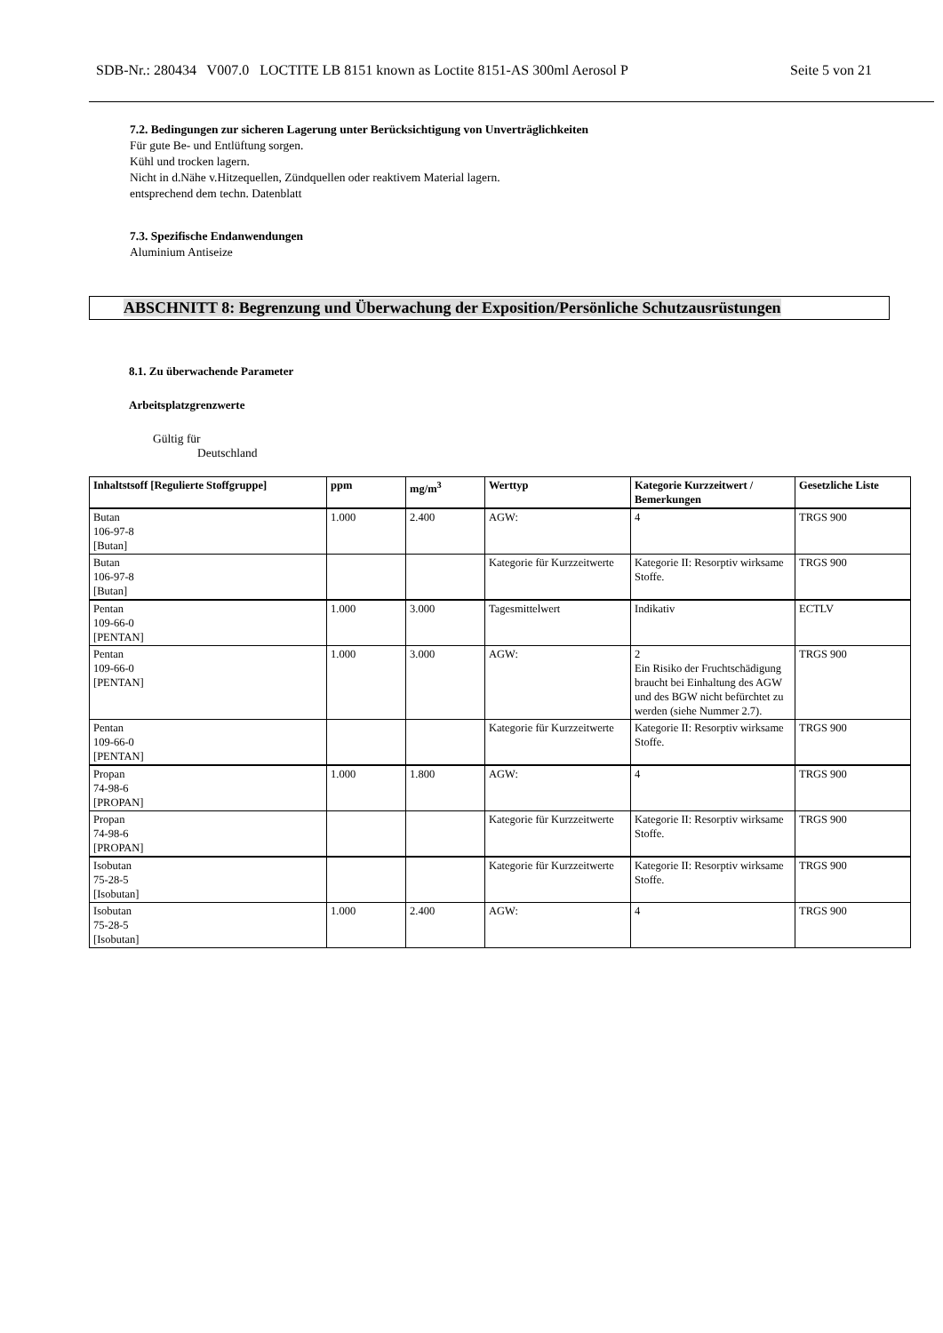SDB-Nr.: 280434 V007.0 LOCTITE LB 8151 known as Loctite 8151-AS 300ml Aerosol P Seite 5 von 21
7.2. Bedingungen zur sicheren Lagerung unter Berücksichtigung von Unverträglichkeiten
Für gute Be- und Entlüftung sorgen.
Kühl und trocken lagern.
Nicht in d.Nähe v.Hitzequellen, Zündquellen oder reaktivem Material lagern.
entsprechend dem techn. Datenblatt
7.3. Spezifische Endanwendungen
Aluminium Antiseize
ABSCHNITT 8: Begrenzung und Überwachung der Exposition/Persönliche Schutzausrüstungen
8.1. Zu überwachende Parameter
Arbeitsplatzgrenzwerte
Gültig für
Deutschland
| Inhaltstsoff [Regulierte Stoffgruppe] | ppm | mg/m<sup>3</sup> | Werttyp | Kategorie Kurzzeitwert / Bemerkungen | Gesetzliche Liste |
| --- | --- | --- | --- | --- | --- |
| Butan 106-97-8 [Butan] | 1.000 | 2.400 | AGW: | 4 | TRGS 900 |
| Butan 106-97-8 [Butan] | | | Kategorie für Kurzzeitwerte | Kategorie II: Resorptiv wirksame Stoffe. | TRGS 900 |
| Pentan 109-66-0 [PENTAN] | 1.000 | 3.000 | Tagesmittelwert | Indikativ | ECTLV |
| Pentan 109-66-0 [PENTAN] | 1.000 | 3.000 | AGW: | 2 Ein Risiko der Fruchtschädigung braucht bei Einhaltung des AGW und des BGW nicht befürchtet zu werden (siehe Nummer 2.7). | TRGS 900 |
| Pentan 109-66-0 [PENTAN] | | | Kategorie für Kurzzeitwerte | Kategorie II: Resorptiv wirksame Stoffe. | TRGS 900 |
| Propan 74-98-6 [PROPAN] | 1.000 | 1.800 | AGW: | 4 | TRGS 900 |
| Propan 74-98-6 [PROPAN] | | | Kategorie für Kurzzeitwerte | Kategorie II: Resorptiv wirksame Stoffe. | TRGS 900 |
| Isobutan 75-28-5 [Isobutan] | | | Kategorie für Kurzzeitwerte | Kategorie II: Resorptiv wirksame Stoffe. | TRGS 900 |
| Isobutan 75-28-5 [Isobutan] | 1.000 | 2.400 | AGW: | 4 | TRGS 900 |